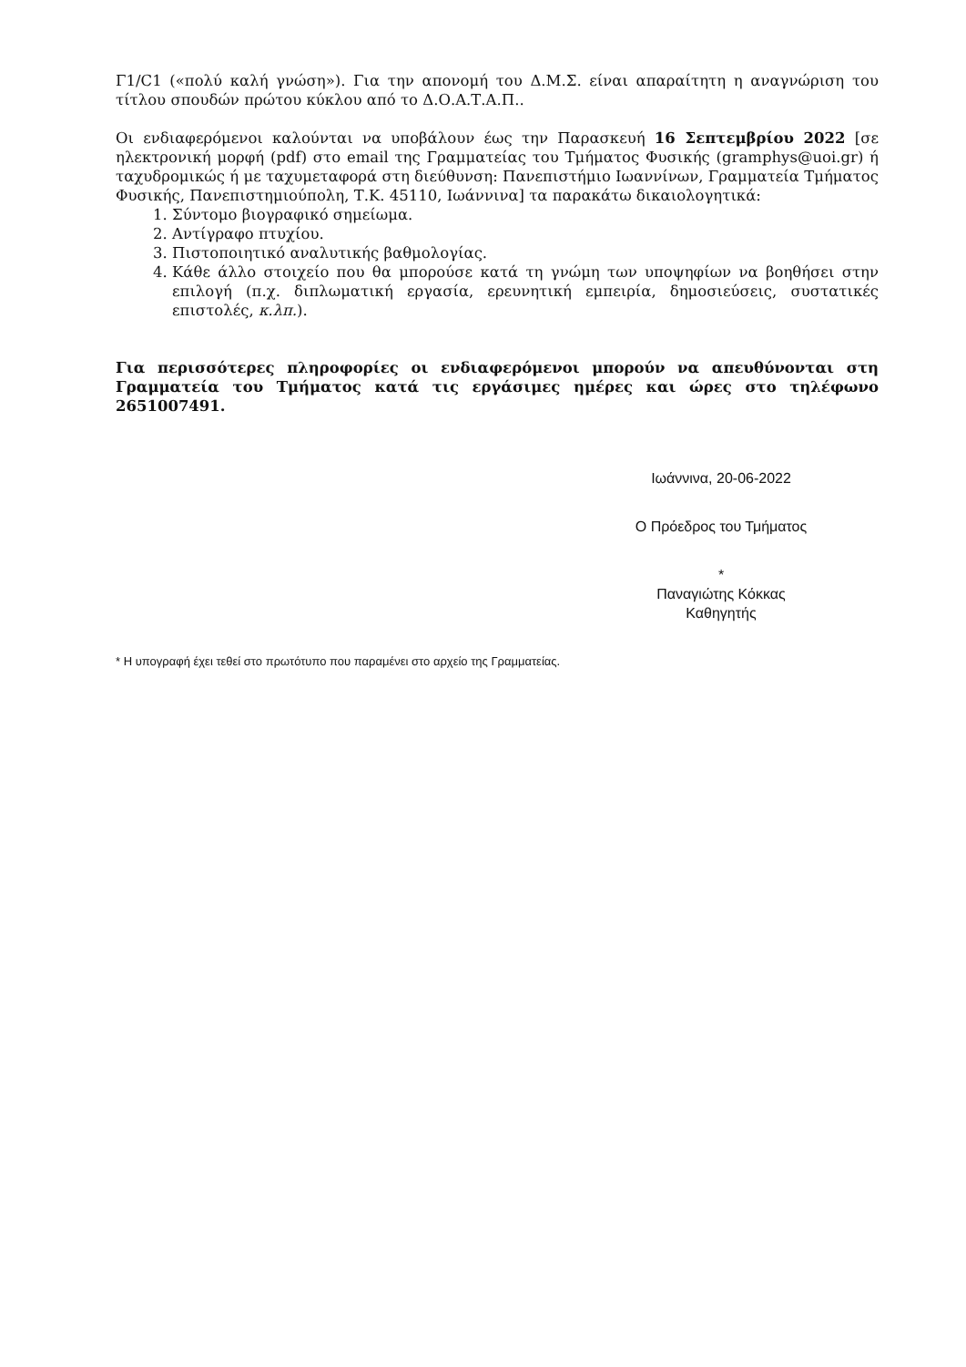Γ1/C1 («πολύ καλή γνώση»). Για την απονομή του Δ.Μ.Σ. είναι απαραίτητη η αναγνώριση του τίτλου σπουδών πρώτου κύκλου από το Δ.Ο.Α.Τ.Α.Π..
Οι ενδιαφερόμενοι καλούνται να υποβάλουν έως την Παρασκευή 16 Σεπτεμβρίου 2022 [σε ηλεκτρονική μορφή (pdf) στο email της Γραμματείας του Τμήματος Φυσικής (gramphys@uoi.gr) ή ταχυδρομικώς ή με ταχυμεταφορά στη διεύθυνση: Πανεπιστήμιο Ιωαννίνων, Γραμματεία Τμήματος Φυσικής, Πανεπιστημιούπολη, Τ.Κ. 45110, Ιωάννινα] τα παρακάτω δικαιολογητικά:
1. Σύντομο βιογραφικό σημείωμα.
2. Αντίγραφο πτυχίου.
3. Πιστοποιητικό αναλυτικής βαθμολογίας.
4. Κάθε άλλο στοιχείο που θα μπορούσε κατά τη γνώμη των υποψηφίων να βοηθήσει στην επιλογή (π.χ. διπλωματική εργασία, ερευνητική εμπειρία, δημοσιεύσεις, συστατικές επιστολές, κ.λπ.).
Για περισσότερες πληροφορίες οι ενδιαφερόμενοι μπορούν να απευθύνονται στη Γραμματεία του Τμήματος κατά τις εργάσιμες ημέρες και ώρες στο τηλέφωνο 2651007491.
Ιωάννινα, 20-06-2022
Ο Πρόεδρος του Τμήματος
*
Παναγιώτης Κόκκας
Καθηγητής
* Η υπογραφή έχει τεθεί στο πρωτότυπο που παραμένει στο αρχείο της Γραμματείας.